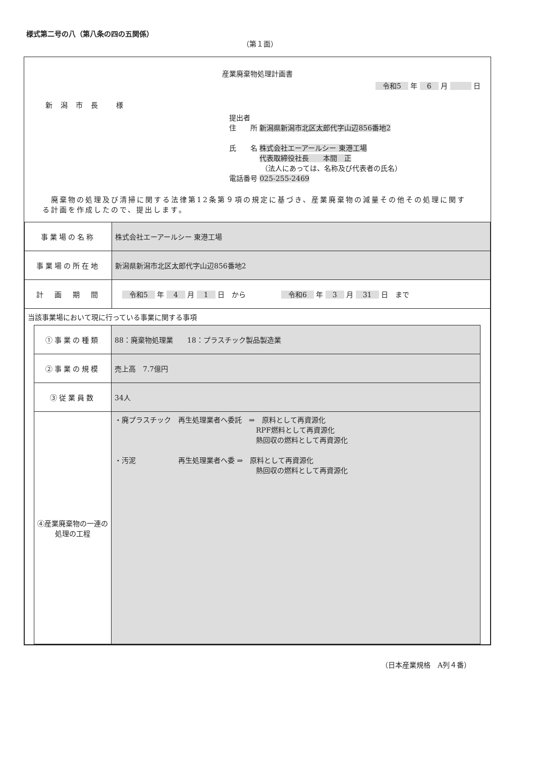様式第二号の八（第八条の四の五関係）
（第１面）
産業廃棄物処理計画書
　令和5　 年 　6　 月 　　　 日
新潟市長 様
提出者
住　　所 新潟県新潟市北区太郎代字山辺856番地2
氏　　名 株式会社エーアールシー 東港工場
　　　　 代表取締役社長　　本間　正
　　　　　（法人にあっては、名称及び代表者の氏名）
電話番号 025-255-2469
　廃棄物の処理及び清掃に関する法律第12条第９項の規定に基づき、産業廃棄物の減量その他その処理に関する計画を作成したので、提出します。
| 事業場の名称 | 株式会社エーアールシー 東港工場 |
| 事業場の所在地 | 新潟県新潟市北区太郎代字山辺856番地2 |
| 計 画 期 間 | 令和5 年 4 月 1 日 から 令和6 年 3 月 31 日 まで |
| 当該事業場において現に行っている事業に関する事項 / ①事業の種類 / 88：廃棄物処理業 18：プラスチック製品製造業 / / ②事業の規模 / 売上高 7.7億円 / / ③従業員数 / 34人 / / ④産業廃棄物の一連の処理の工程 / ・廃プラスチック 再生処理業者へ委託 ⇒ 原料として再資源化 RPF燃料として再資源化 熱回収の燃料として再資源化 ・汚泥 再生処理業者へ委 ⇒ 原料として再資源化 熱回収の燃料として再資源化 / | |
（日本産業規格　A列４番）